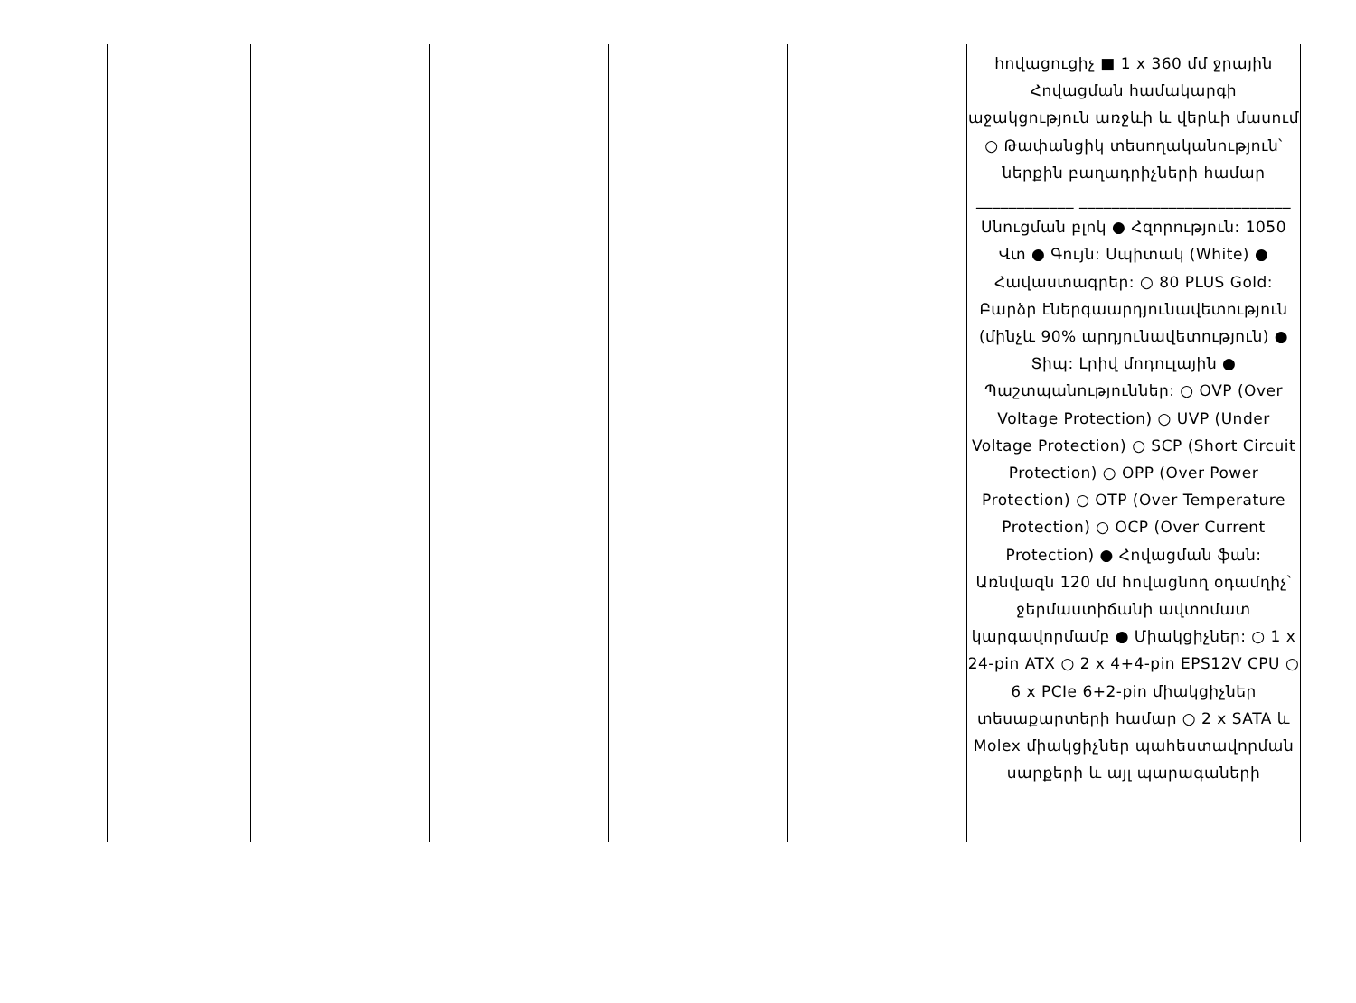| | | | | | հովացուցիչ ■ 1 x 360 մմ ջրային Հովացման համակարգի աջակցություն առջևի և վերևի մասում ○ Թափանցիկ տեսողականություն՝ ներքին բաղադրիչների համար ____________ __________________________ Սնուցման բլոկ ● Հզորություն: 1050 Վտ ● Գույն: Սպիտակ (White) ● Հավաստագրեր: ○ 80 PLUS Gold: Բարձր էներգաարդյունավետություն (մինչև 90% արդյունավետություն) ● Տիպ: Լրիվ մոդուլային ● Պաշտպանություններ: ○ OVP (Over Voltage Protection) ○ UVP (Under Voltage Protection) ○ SCP (Short Circuit Protection) ○ OPP (Over Power Protection) ○ OTP (Over Temperature Protection) ○ OCP (Over Current Protection) ● Հովացման ֆան: Առնվազն 120 մմ հովացնող օդամղիչ՝ ջերմաստիճանի ավտոմատ կարգավորմամբ ● Միակցիչներ: ○ 1 x 24-pin ATX ○ 2 x 4+4-pin EPS12V CPU ○ 6 x PCIe 6+2-pin միակցիչներ տեսաքարտերի համար ○ 2 x SATA և Molex միակցիչներ պահեստավորման սարքերի և այլ պարագաների |